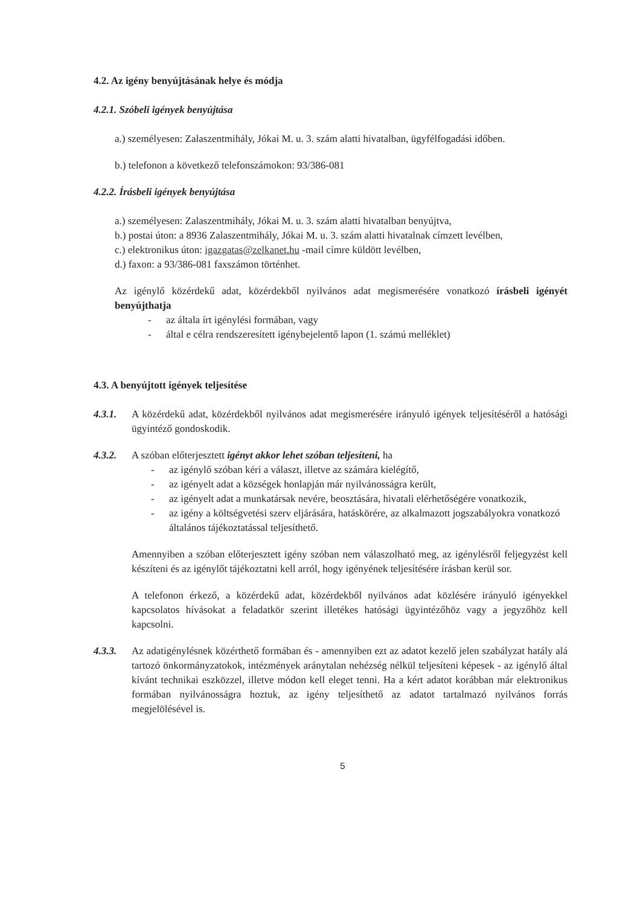4.2. Az igény benyújtásának helye és módja
4.2.1. Szóbeli igények benyújtása
a.) személyesen: Zalaszentmihály, Jókai M. u. 3. szám alatti hivatalban, ügyfélfogadási időben.
b.) telefonon a következő telefonszámokon: 93/386-081
4.2.2. Írásbeli igények benyújtása
a.) személyesen: Zalaszentmihály, Jókai M. u. 3. szám alatti hivatalban benyújtva,
b.) postai úton: a 8936 Zalaszentmihály, Jókai M. u. 3. szám alatti hivatalnak címzett levélben,
c.) elektronikus úton: igazgatas@zelkanet.hu -mail címre küldött levélben,
d.) faxon: a 93/386-081 faxszámon történhet.
Az igénylő közérdekű adat, közérdekből nyilvános adat megismerésére vonatkozó írásbeli igényét benyújthatja
- az általa írt igénylési formában, vagy
- által e célra rendszeresített igénybejelentő lapon (1. számú melléklet)
4.3. A benyújtott igények teljesítése
4.3.1. A közérdekű adat, közérdekből nyilvános adat megismerésére irányuló igények teljesítéséről a hatósági ügyintéző gondoskodik.
4.3.2. A szóban előterjesztett igényt akkor lehet szóban teljesíteni, ha
- az igénylő szóban kéri a választ, illetve az számára kielégítő,
- az igényelt adat a községek honlapján már nyilvánosságra került,
- az igényelt adat a munkatársak nevére, beosztására, hivatali elérhetőségére vonatkozik,
- az igény a költségvetési szerv eljárására, hatáskörére, az alkalmazott jogszabályokra vonatkozó általános tájékoztatással teljesíthető.
Amennyiben a szóban előterjesztett igény szóban nem válaszolható meg, az igénylésről feljegyzést kell készíteni és az igénylőt tájékoztatni kell arról, hogy igényének teljesítésére írásban kerül sor.
A telefonon érkező, a közérdekű adat, közérdekből nyilvános adat közlésére irányuló igényekkel kapcsolatos hívásokat a feladatkör szerint illetékes hatósági ügyintézőhöz vagy a jegyzőhöz kell kapcsolni.
4.3.3. Az adatigénylésnek közérthető formában és - amennyiben ezt az adatot kezelő jelen szabályzat hatály alá tartozó önkormányzatokok, intézmények aránytalan nehézség nélkül teljesíteni képesek - az igénylő által kívánt technikai eszközzel, illetve módon kell eleget tenni. Ha a kért adatot korábban már elektronikus formában nyilvánosságra hoztuk, az igény teljesíthető az adatot tartalmazó nyilvános forrás megjelölésével is.
5